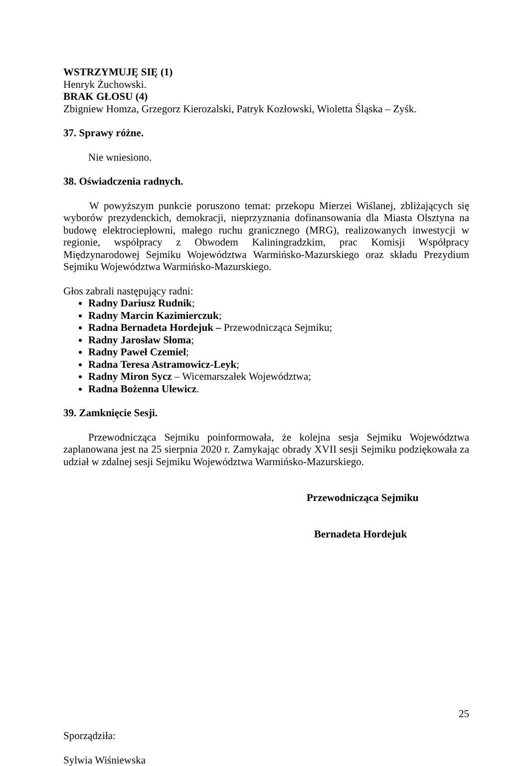WSTRZYMUJĘ SIĘ (1)
Henryk Żuchowski.
BRAK GŁOSU (4)
Zbigniew Homza, Grzegorz Kierozalski, Patryk Kozłowski, Wioletta Śląska – Zyśk.
37. Sprawy różne.
Nie wniesiono.
38. Oświadczenia radnych.
W powyższym punkcie poruszono temat: przekopu Mierzei Wiślanej, zbliżających się wyborów prezydenckich, demokracji, nieprzyznania dofinansowania dla Miasta Olsztyna na budowę elektrociepłowni, małego ruchu granicznego (MRG), realizowanych inwestycji w regionie, współpracy z Obwodem Kaliningradzkim, prac Komisji Współpracy Międzynarodowej Sejmiku Województwa Warmińsko-Mazurskiego oraz składu Prezydium Sejmiku Województwa Warmińsko-Mazurskiego.
Głos zabrali następujący radni:
Radny Dariusz Rudnik;
Radny Marcin Kazimierczuk;
Radna Bernadeta Hordejuk – Przewodnicząca Sejmiku;
Radny Jarosław Słoma;
Radny Paweł Czemiel;
Radna Teresa Astramowicz-Leyk;
Radny Miron Sycz – Wicemarszałek Województwa;
Radna Bożenna Ulewicz.
39. Zamknięcie Sesji.
Przewodnicząca Sejmiku poinformowała, że kolejna sesja Sejmiku Województwa zaplanowana jest na 25 sierpnia 2020 r. Zamykając obrady XVII sesji Sejmiku podziękowała za udział w zdalnej sesji Sejmiku Województwa Warmińsko-Mazurskiego.
Przewodnicząca Sejmiku
Bernadeta Hordejuk
Sporządziła:
Sylwia Wiśniewska
25